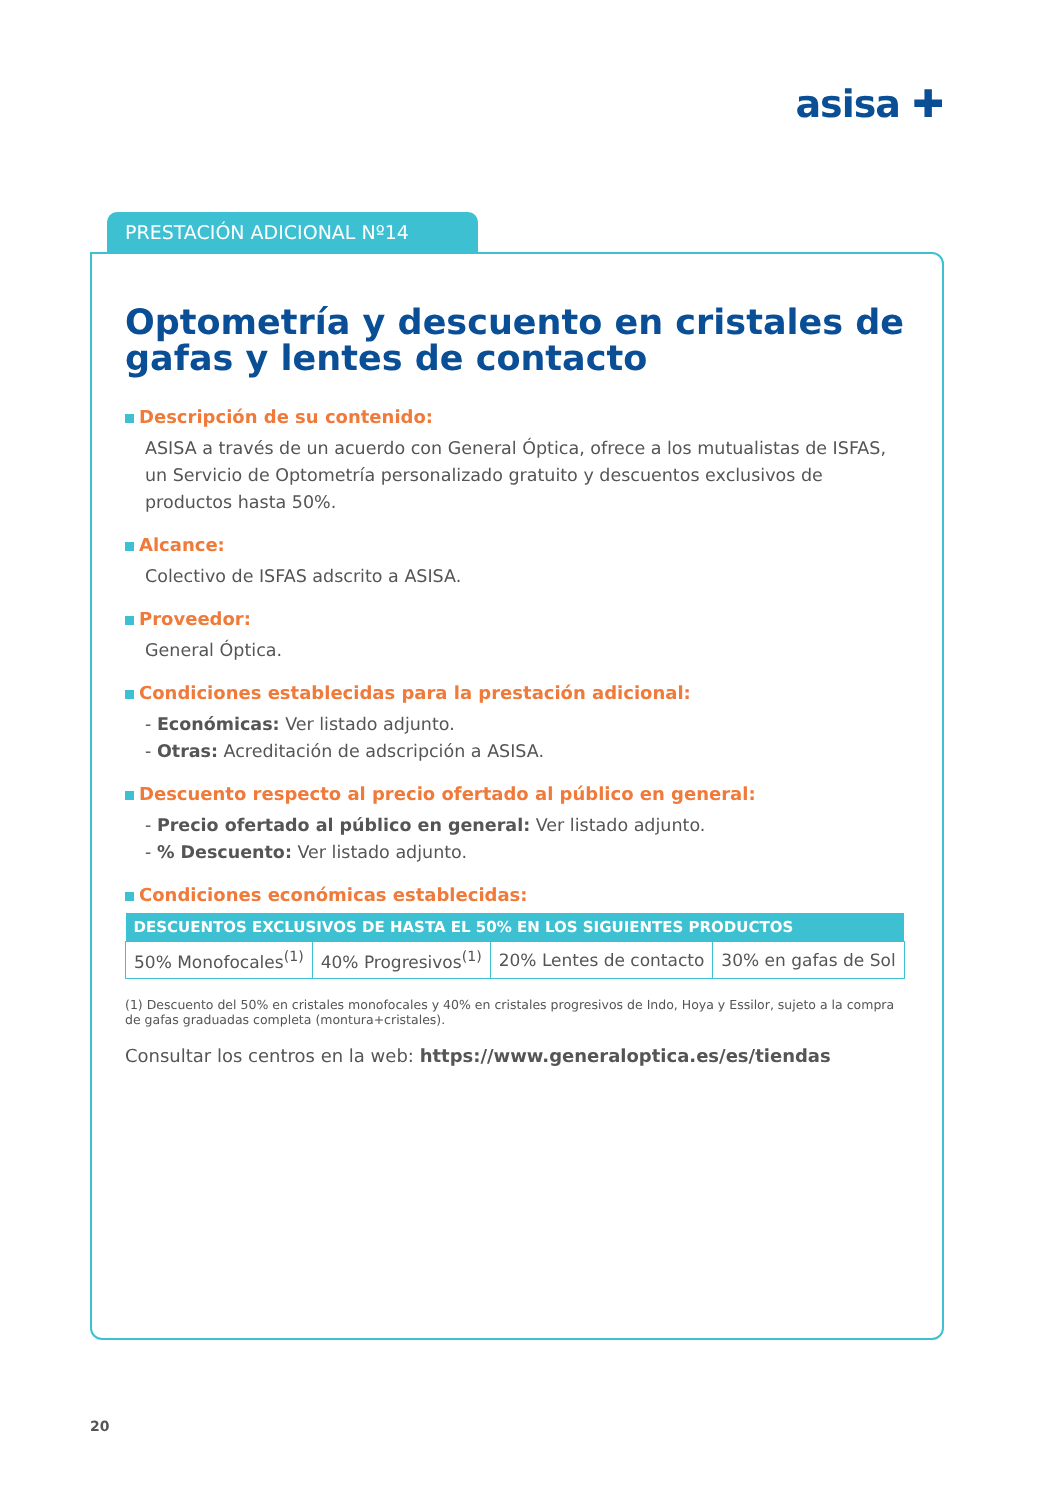asisa ✚
PRESTACIÓN ADICIONAL Nº14
Optometría y descuento en cristales de gafas y lentes de contacto
Descripción de su contenido:
ASISA a través de un acuerdo con General Óptica, ofrece a los mutualistas de ISFAS, un Servicio de Optometría personalizado gratuito y descuentos exclusivos de productos hasta 50%.
Alcance:
Colectivo de ISFAS adscrito a ASISA.
Proveedor:
General Óptica.
Condiciones establecidas para la prestación adicional:
- Económicas: Ver listado adjunto.
- Otras: Acreditación de adscripción a ASISA.
Descuento respecto al precio ofertado al público en general:
- Precio ofertado al público en general: Ver listado adjunto.
- % Descuento: Ver listado adjunto.
Condiciones económicas establecidas:
| DESCUENTOS EXCLUSIVOS DE HASTA EL 50% EN LOS SIGUIENTES PRODUCTOS | | | |
| --- | --- | --- | --- |
| 50% Monofocales<sup>(1)</sup> | 40% Progresivos<sup>(1)</sup> | 20% Lentes de contacto | 30% en gafas de Sol |
(1) Descuento del 50% en cristales monofocales y 40% en cristales progresivos de Indo, Hoya y Essilor, sujeto a la compra de gafas graduadas completa (montura+cristales).
Consultar los centros en la web: https://www.generaloptica.es/es/tiendas
20